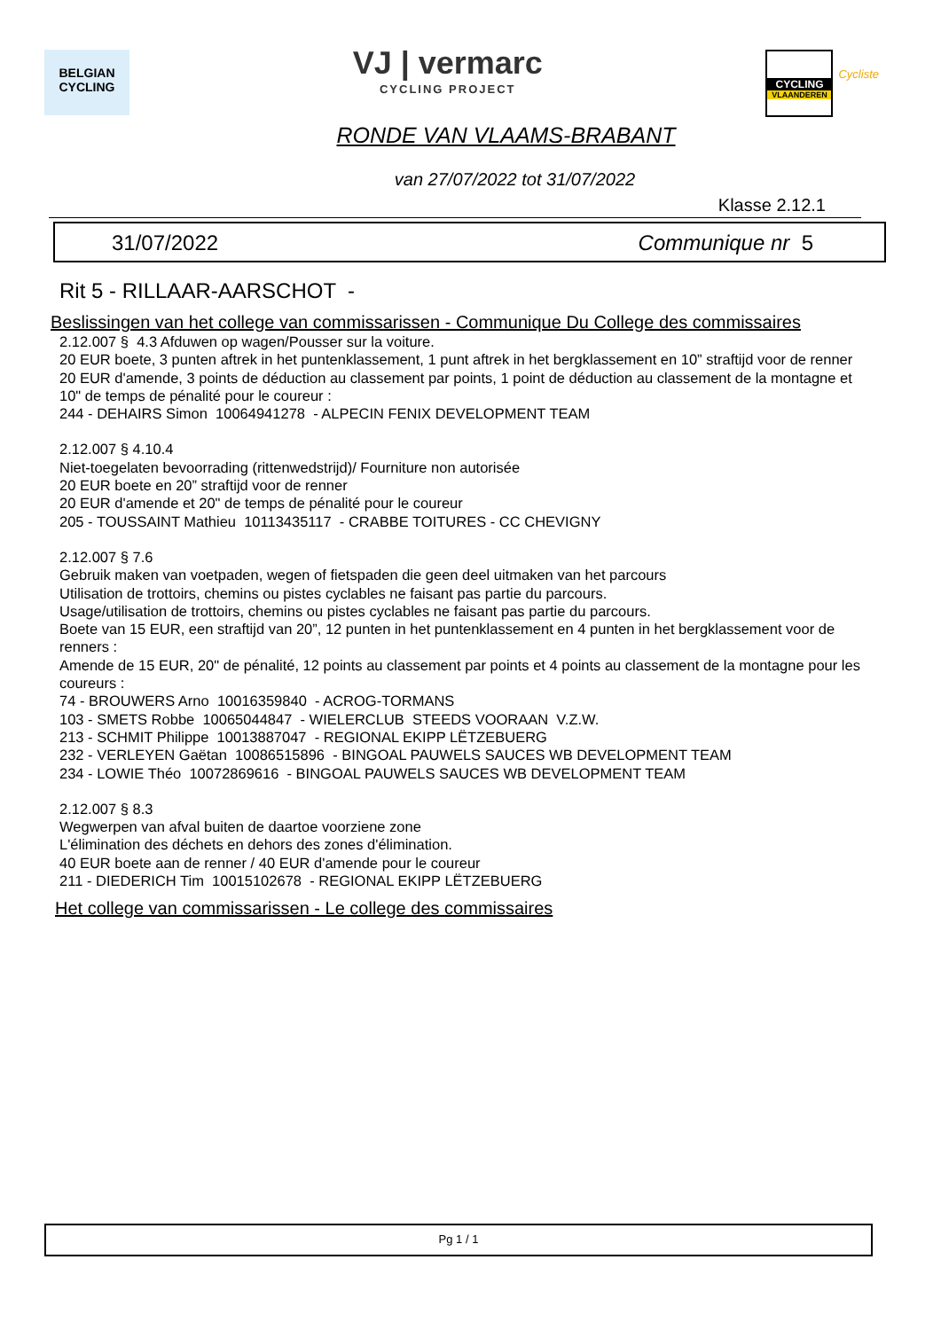BELGIAN
CYCLING
VJ | vermarc
CYCLING PROJECT
CYCLING
VLAANDEREN
Cycliste
RONDE VAN VLAAMS-BRABANT
van 27/07/2022 tot 31/07/2022
Klasse 2.12.1
31/07/2022 Communique nr 5
Rit 5 - RILLAAR-AARSCHOT -
Beslissingen van het college van commissarissen - Communique Du College des commissaires
2.12.007 § 4.3 Afduwen op wagen/Pousser sur la voiture.
20 EUR boete, 3 punten aftrek in het puntenklassement, 1 punt aftrek in het bergklassement en 10” straftijd voor de renner
20 EUR d'amende, 3 points de déduction au classement par points, 1 point de déduction au classement de la montagne et 10" de temps de pénalité pour le coureur :
244 - DEHAIRS Simon 10064941278 - ALPECIN FENIX DEVELOPMENT TEAM
2.12.007 § 4.10.4
Niet-toegelaten bevoorrading (rittenwedstrijd)/ Fourniture non autorisée
20 EUR boete en 20” straftijd voor de renner
20 EUR d'amende et 20" de temps de pénalité pour le coureur
205 - TOUSSAINT Mathieu 10113435117 - CRABBE TOITURES - CC CHEVIGNY
2.12.007 § 7.6
Gebruik maken van voetpaden, wegen of fietspaden die geen deel uitmaken van het parcours
Utilisation de trottoirs, chemins ou pistes cyclables ne faisant pas partie du parcours.
Usage/utilisation de trottoirs, chemins ou pistes cyclables ne faisant pas partie du parcours.
Boete van 15 EUR, een straftijd van 20”, 12 punten in het puntenklassement en 4 punten in het bergklassement voor de renners :
Amende de 15 EUR, 20" de pénalité, 12 points au classement par points et 4 points au classement de la montagne pour les coureurs :
74 - BROUWERS Arno 10016359840 - ACROG-TORMANS
103 - SMETS Robbe 10065044847 - WIELERCLUB STEEDS VOORAAN V.Z.W.
213 - SCHMIT Philippe 10013887047 - REGIONAL EKIPP LËTZEBUERG
232 - VERLEYEN Gaëtan 10086515896 - BINGOAL PAUWELS SAUCES WB DEVELOPMENT TEAM
234 - LOWIE Théo 10072869616 - BINGOAL PAUWELS SAUCES WB DEVELOPMENT TEAM
2.12.007 § 8.3
Wegwerpen van afval buiten de daartoe voorziene zone
L'élimination des déchets en dehors des zones d'élimination.
40 EUR boete aan de renner / 40 EUR d'amende pour le coureur
211 - DIEDERICH Tim 10015102678 - REGIONAL EKIPP LËTZEBUERG
Het college van commissarissen - Le college des commissaires
Pg 1 / 1